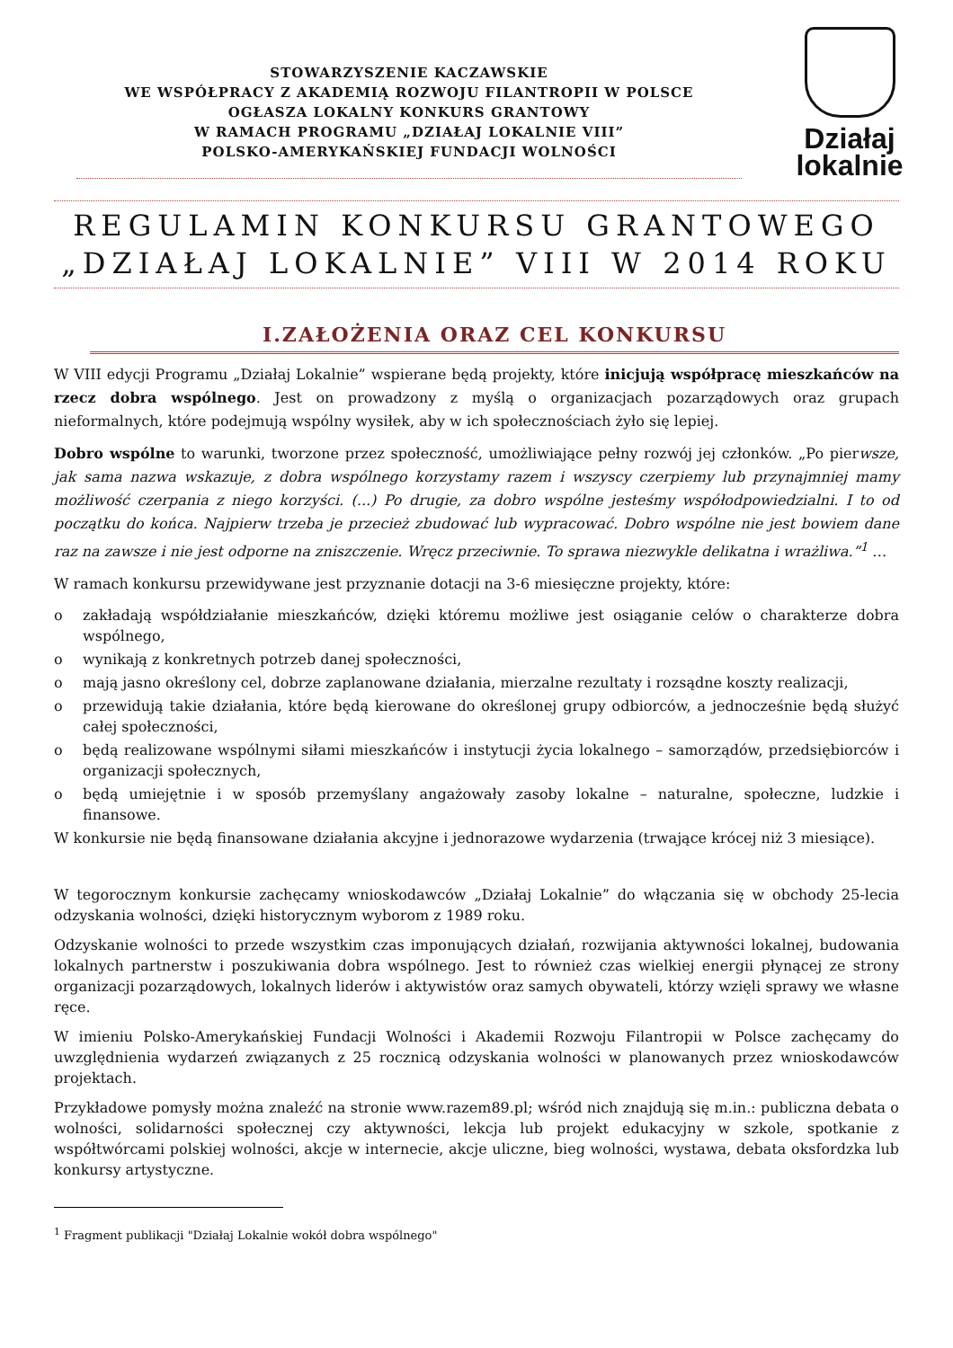STOWARZYSZENIE KACZAWSKIE
WE WSPÓŁPRACY Z AKADEMIĄ ROZWOJU FILANTROPII W POLSCE
OGŁASZA LOKALNY KONKURS GRANTOWY
W RAMACH PROGRAMU „DZIAŁAJ LOKALNIE VIII”
POLSKO-AMERYKAŃSKIEJ FUNDACJI WOLNOŚCI
Działaj
lokalnie
REGULAMIN KONKURSU GRANTOWEGO
„DZIAŁAJ LOKALNIE” VIII W 2014 ROKU
I.ZAŁOŻENIA ORAZ CEL KONKURSU
W VIII edycji Programu „Działaj Lokalnie” wspierane będą projekty, które inicjują współpracę mieszkańców na rzecz dobra wspólnego. Jest on prowadzony z myślą o organizacjach pozarządowych oraz grupach nieformalnych, które podejmują wspólny wysiłek, aby w ich społecznościach żyło się lepiej.
Dobro wspólne to warunki, tworzone przez społeczność, umożliwiające pełny rozwój jej członków. „Po pierwsze, jak sama nazwa wskazuje, z dobra wspólnego korzystamy razem i wszyscy czerpiemy lub przynajmniej mamy możliwość czerpania z niego korzyści. (...) Po drugie, za dobro wspólne jesteśmy współodpowiedzialni. I to od początku do końca. Najpierw trzeba je przecież zbudować lub wypracować. Dobro wspólne nie jest bowiem dane raz na zawsze i nie jest odporne na zniszczenie. Wręcz przeciwnie. To sprawa niezwykle delikatna i wrażliwa.”<sup>1</sup> …
W ramach konkursu przewidywane jest przyznanie dotacji na 3-6 miesięczne projekty, które:
o zakładają współdziałanie mieszkańców, dzięki któremu możliwe jest osiąganie celów o charakterze dobra wspólnego,
o wynikają z konkretnych potrzeb danej społeczności,
o mają jasno określony cel, dobrze zaplanowane działania, mierzalne rezultaty i rozsądne koszty realizacji,
o przewidują takie działania, które będą kierowane do określonej grupy odbiorców, a jednocześnie będą służyć całej społeczności,
o będą realizowane wspólnymi siłami mieszkańców i instytucji życia lokalnego – samorządów, przedsiębiorców i organizacji społecznych,
o będą umiejętnie i w sposób przemyślany angażowały zasoby lokalne – naturalne, społeczne, ludzkie i finansowe.
W konkursie nie będą finansowane działania akcyjne i jednorazowe wydarzenia (trwające krócej niż 3 miesiące).
W tegorocznym konkursie zachęcamy wnioskodawców „Działaj Lokalnie” do włączania się w obchody 25-lecia odzyskania wolności, dzięki historycznym wyborom z 1989 roku.
Odzyskanie wolności to przede wszystkim czas imponujących działań, rozwijania aktywności lokalnej, budowania lokalnych partnerstw i poszukiwania dobra wspólnego. Jest to również czas wielkiej energii płynącej ze strony organizacji pozarządowych, lokalnych liderów i aktywistów oraz samych obywateli, którzy wzięli sprawy we własne ręce.
W imieniu Polsko-Amerykańskiej Fundacji Wolności i Akademii Rozwoju Filantropii w Polsce zachęcamy do uwzględnienia wydarzeń związanych z 25 rocznicą odzyskania wolności w planowanych przez wnioskodawców projektach.
Przykładowe pomysły można znaleźć na stronie www.razem89.pl; wśród nich znajdują się m.in.: publiczna debata o wolności, solidarności społecznej czy aktywności, lekcja lub projekt edukacyjny w szkole, spotkanie z współtwórcami polskiej wolności, akcje w internecie, akcje uliczne, bieg wolności, wystawa, debata oksfordzka lub konkursy artystyczne.
<sup>1</sup> Fragment publikacji "Działaj Lokalnie wokół dobra wspólnego"